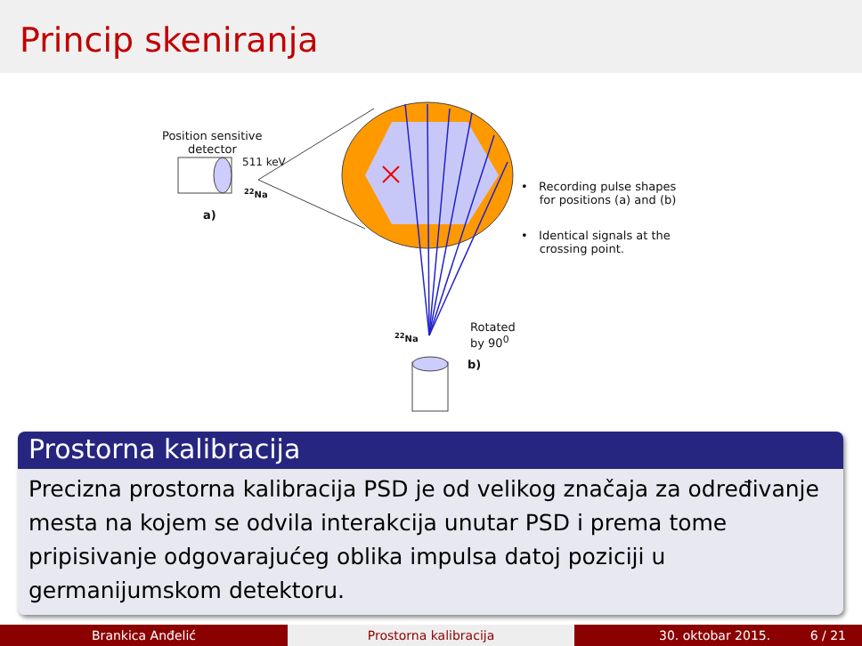Princip skeniranja
Position sensitive
detector
511 keV
<sup>22</sup>Na
a)
• Recording pulse shapes
for positions (a) and (b)
• Identical signals at the
crossing point.
Rotated
by 90<sup>0</sup>
<sup>22</sup>Na
b)
Prostorna kalibracija
Precizna prostorna kalibracija PSD je od velikog značaja za određivanje mesta na kojem se odvila interakcija unutar PSD i prema tome pripisivanje odgovarajućeg oblika impulsa datoj poziciji u germanijumskom detektoru.
Brankica Anđelić Prostorna kalibracija 30. oktobar 2015. 6 / 21